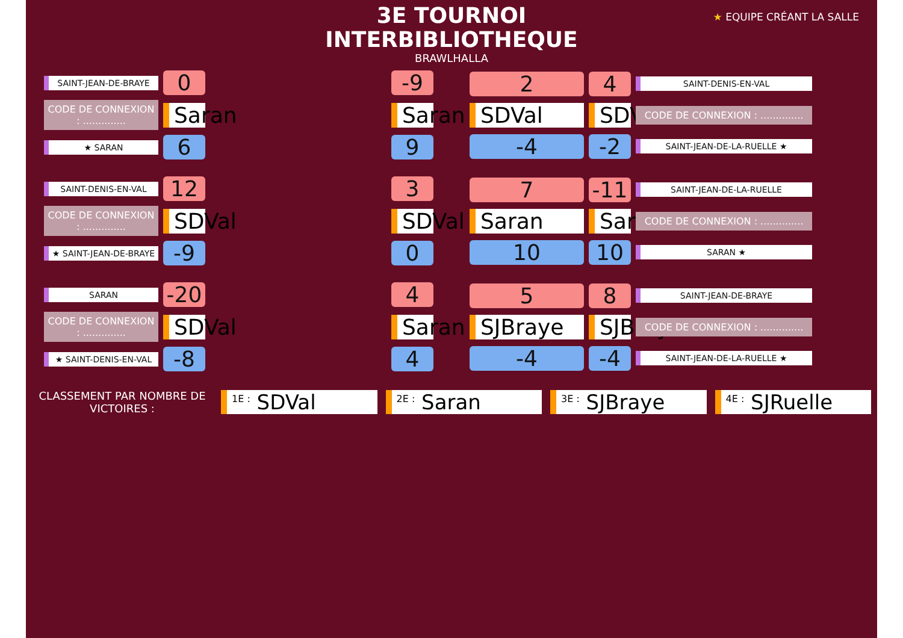3E TOURNOI
INTERBIBLIOTHEQUE
BRAWLHALLA
★ EQUIPE CRÉANT LA SALLE
SAINT-JEAN-DE-BRAYE
0
-9
CODE DE CONNEXION : ..............
Saran
Saran
★ SARAN
6
9
2
4
SAINT-DENIS-EN-VAL
SDVal
SDVal
CODE DE CONNEXION : ..............
-4
-2
SAINT-JEAN-DE-LA-RUELLE ★
SAINT-DENIS-EN-VAL
12
3
CODE DE CONNEXION : ..............
SDVal
SDVal
★ SAINT-JEAN-DE-BRAYE
-9
0
7
-11
SAINT-JEAN-DE-LA-RUELLE
Saran
Saran
CODE DE CONNEXION : ..............
10
10
SARAN ★
SARAN
-20
4
CODE DE CONNEXION : ..............
SDVal
Saran
★ SAINT-DENIS-EN-VAL
-8
4
5
8
SAINT-JEAN-DE-BRAYE
SJBraye
SJBraye
CODE DE CONNEXION : ..............
-4
-4
SAINT-JEAN-DE-LA-RUELLE ★
CLASSEMENT PAR NOMBRE DE VICTOIRES :
<sup>1E :</sup> SDVal
<sup>2E :</sup> Saran
<sup>3E :</sup> SJBraye
<sup>4E :</sup> SJRuelle